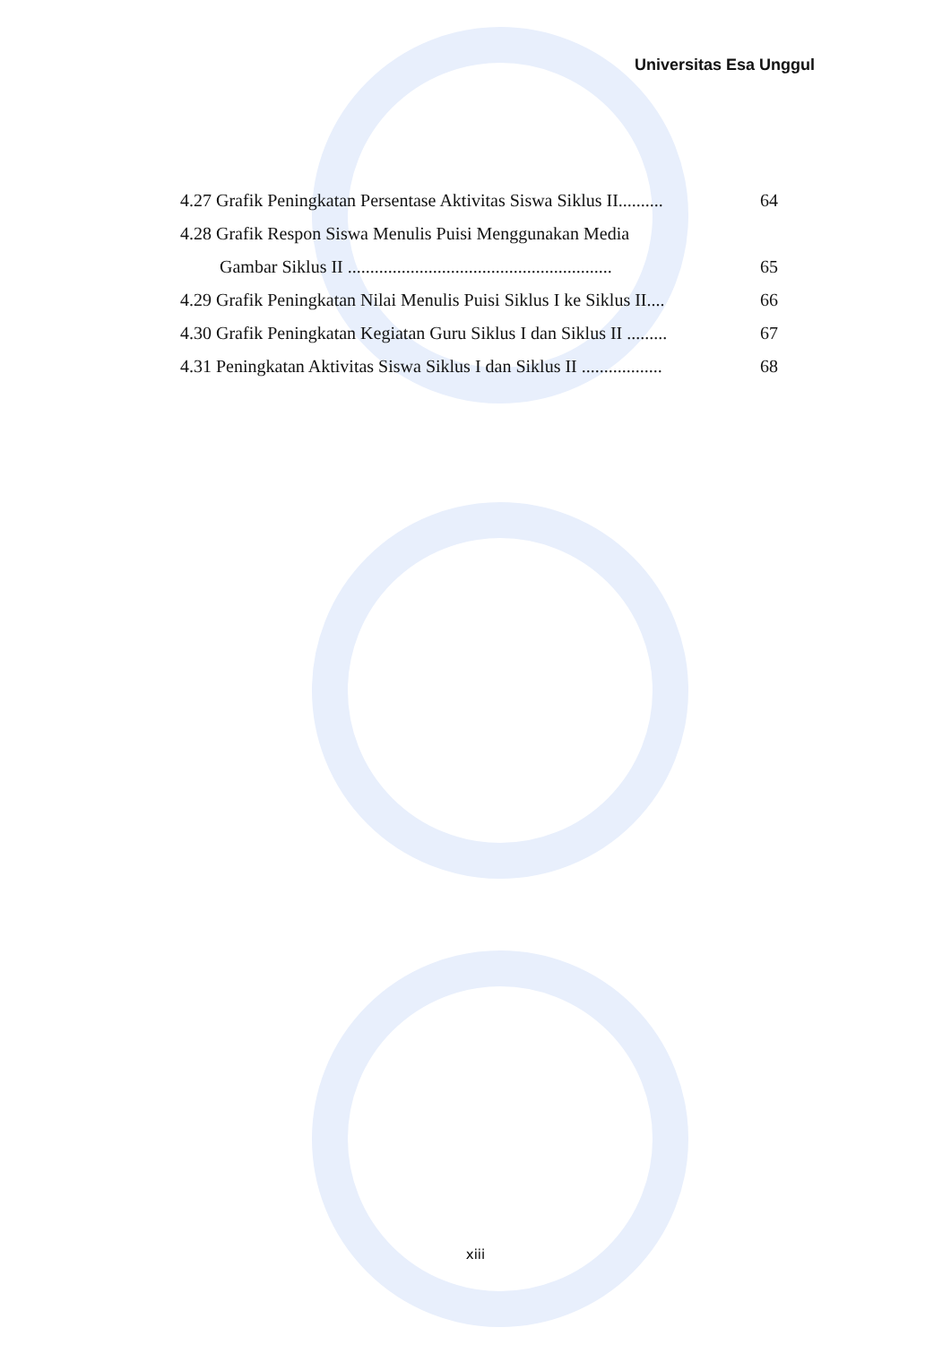Universitas Esa Unggul
4.27 Grafik Peningkatan Persentase Aktivitas Siswa Siklus II..........
64
4.28 Grafik Respon Siswa Menulis Puisi Menggunakan Media
Gambar Siklus II ...........................................................
65
4.29 Grafik Peningkatan Nilai Menulis Puisi Siklus I ke Siklus II....
66
4.30 Grafik Peningkatan Kegiatan Guru Siklus I dan Siklus II .........
67
4.31 Peningkatan Aktivitas Siswa Siklus I dan Siklus II ..................
68
xiii